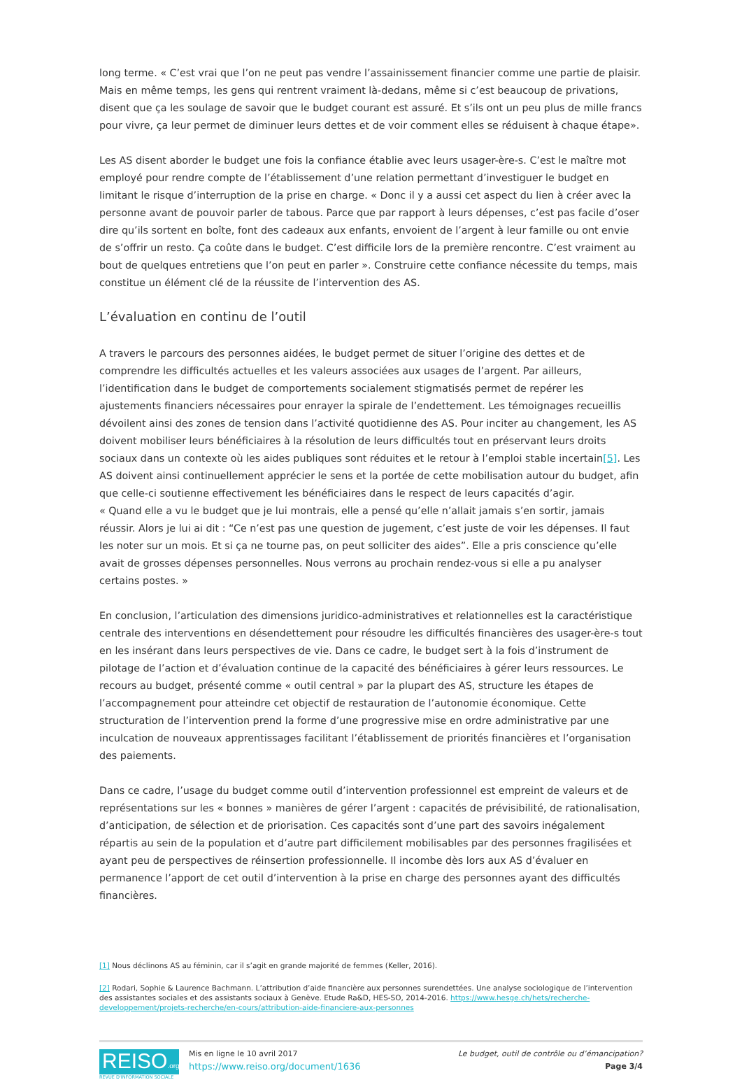long terme. « C’est vrai que l’on ne peut pas vendre l’assainissement financier comme une partie de plaisir. Mais en même temps, les gens qui rentrent vraiment là-dedans, même si c’est beaucoup de privations, disent que ça les soulage de savoir que le budget courant est assuré. Et s’ils ont un peu plus de mille francs pour vivre, ça leur permet de diminuer leurs dettes et de voir comment elles se réduisent à chaque étape».
Les AS disent aborder le budget une fois la confiance établie avec leurs usager-ère-s. C’est le maître mot employé pour rendre compte de l’établissement d’une relation permettant d’investiguer le budget en limitant le risque d’interruption de la prise en charge. « Donc il y a aussi cet aspect du lien à créer avec la personne avant de pouvoir parler de tabous. Parce que par rapport à leurs dépenses, c’est pas facile d’oser dire qu’ils sortent en boîte, font des cadeaux aux enfants, envoient de l’argent à leur famille ou ont envie de s’offrir un resto. Ça coûte dans le budget. C’est difficile lors de la première rencontre. C’est vraiment au bout de quelques entretiens que l’on peut en parler ». Construire cette confiance nécessite du temps, mais constitue un élément clé de la réussite de l’intervention des AS.
L’évaluation en continu de l’outil
A travers le parcours des personnes aidées, le budget permet de situer l’origine des dettes et de comprendre les difficultés actuelles et les valeurs associées aux usages de l’argent. Par ailleurs, l’identification dans le budget de comportements socialement stigmatisés permet de repérer les ajustements financiers nécessaires pour enrayer la spirale de l’endettement. Les témoignages recueillis dévoilent ainsi des zones de tension dans l’activité quotidienne des AS. Pour inciter au changement, les AS doivent mobiliser leurs bénéficiaires à la résolution de leurs difficultés tout en préservant leurs droits sociaux dans un contexte où les aides publiques sont réduites et le retour à l’emploi stable incertain[5]. Les AS doivent ainsi continuellement apprécier le sens et la portée de cette mobilisation autour du budget, afin que celle-ci soutienne effectivement les bénéficiaires dans le respect de leurs capacités d’agir.
« Quand elle a vu le budget que je lui montrais, elle a pensé qu’elle n’allait jamais s’en sortir, jamais réussir. Alors je lui ai dit : “Ce n’est pas une question de jugement, c’est juste de voir les dépenses. Il faut les noter sur un mois. Et si ça ne tourne pas, on peut solliciter des aides”. Elle a pris conscience qu’elle avait de grosses dépenses personnelles. Nous verrons au prochain rendez-vous si elle a pu analyser certains postes. »
En conclusion, l’articulation des dimensions juridico-administratives et relationnelles est la caractéristique centrale des interventions en désendettement pour résoudre les difficultés financières des usager-ère-s tout en les insérant dans leurs perspectives de vie. Dans ce cadre, le budget sert à la fois d’instrument de pilotage de l’action et d’évaluation continue de la capacité des bénéficiaires à gérer leurs ressources. Le recours au budget, présenté comme « outil central » par la plupart des AS, structure les étapes de l’accompagnement pour atteindre cet objectif de restauration de l’autonomie économique. Cette structuration de l’intervention prend la forme d’une progressive mise en ordre administrative par une inculcation de nouveaux apprentissages facilitant l’établissement de priorités financières et l’organisation des paiements.
Dans ce cadre, l’usage du budget comme outil d’intervention professionnel est empreint de valeurs et de représentations sur les « bonnes » manières de gérer l’argent : capacités de prévisibilité, de rationalisation, d’anticipation, de sélection et de priorisation. Ces capacités sont d’une part des savoirs inégalement répartis au sein de la population et d’autre part difficilement mobilisables par des personnes fragilisées et ayant peu de perspectives de réinsertion professionnelle. Il incombe dès lors aux AS d’évaluer en permanence l’apport de cet outil d’intervention à la prise en charge des personnes ayant des difficultés financières.
[1] Nous déclinons AS au féminin, car il s’agit en grande majorité de femmes (Keller, 2016).
[2] Rodari, Sophie & Laurence Bachmann. L’attribution d’aide financière aux personnes surendettées. Une analyse sociologique de l’intervention des assistantes sociales et des assistants sociaux à Genève. Etude Ra&D, HES-SO, 2014-2016. https://www.hesge.ch/hets/recherche-developpement/projets-recherche/en-cours/attribution-aide-financiere-aux-personnes
REISO.org
REVUE D'INFORMATION SOCIALE
Mis en ligne le 10 avril 2017
https://www.reiso.org/document/1636
Le budget, outil de contrôle ou d’émancipation?
Page 3/4